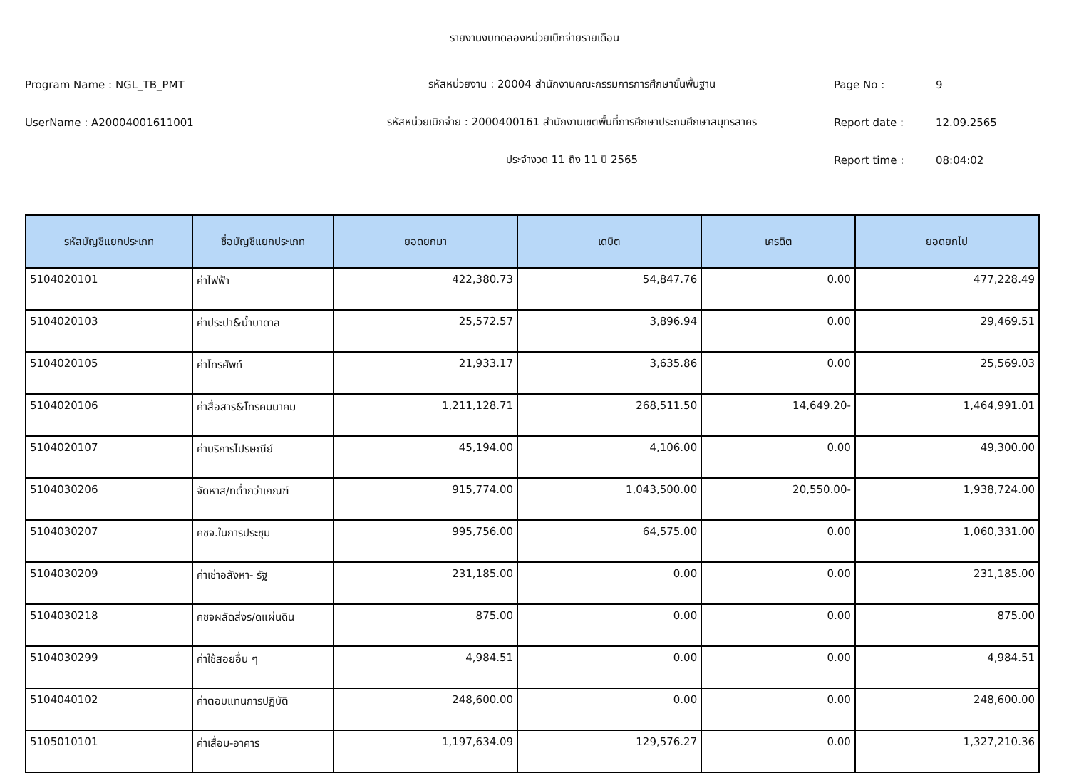รายงานงบทดลองหน่วยเบิกจ่ายรายเดือน
Program Name : NGL_TB_PMT รหัสหน่วยงาน : 20004 สำนักงานคณะกรรมการการศึกษาขั้นพื้นฐาน Page No : 9
UserName : A20004001611001 รหัสหน่วยเบิกจ่าย : 2000400161 สำนักงานเขตพื้นที่การศึกษาประถมศึกษาสมุทรสาคร Report date : 12.09.2565
ประจำงวด 11 ถึง 11 ปี 2565 Report time : 08:04:02
| รหัสบัญชีแยกประเภท | ชื่อบัญชีแยกประเภท | ยอดยกมา | เดบิต | เครดิต | ยอดยกไป |
| --- | --- | --- | --- | --- | --- |
| 5104020101 | ค่าไฟฟ้า | 422,380.73 | 54,847.76 | 0.00 | 477,228.49 |
| 5104020103 | ค่าประปา&น้ำบาดาล | 25,572.57 | 3,896.94 | 0.00 | 29,469.51 |
| 5104020105 | ค่าโทรศัพท์ | 21,933.17 | 3,635.86 | 0.00 | 25,569.03 |
| 5104020106 | ค่าสื่อสาร&โทรคมนาคม | 1,211,128.71 | 268,511.50 | 14,649.20- | 1,464,991.01 |
| 5104020107 | ค่าบริการไปรษณีย์ | 45,194.00 | 4,106.00 | 0.00 | 49,300.00 |
| 5104030206 | จัดหาส/ทต่ำกว่าเกณฑ์ | 915,774.00 | 1,043,500.00 | 20,550.00- | 1,938,724.00 |
| 5104030207 | คชจ.ในการประชุม | 995,756.00 | 64,575.00 | 0.00 | 1,060,331.00 |
| 5104030209 | ค่าเช่าอสังหา- รัฐ | 231,185.00 | 0.00 | 0.00 | 231,185.00 |
| 5104030218 | คชจผลัดส่งร/ดแผ่นดิน | 875.00 | 0.00 | 0.00 | 875.00 |
| 5104030299 | ค่าใช้สอยอื่น ๆ | 4,984.51 | 0.00 | 0.00 | 4,984.51 |
| 5104040102 | ค่าตอบแทนการปฏิบัติ | 248,600.00 | 0.00 | 0.00 | 248,600.00 |
| 5105010101 | ค่าเสื่อม-อาคาร | 1,197,634.09 | 129,576.27 | 0.00 | 1,327,210.36 |